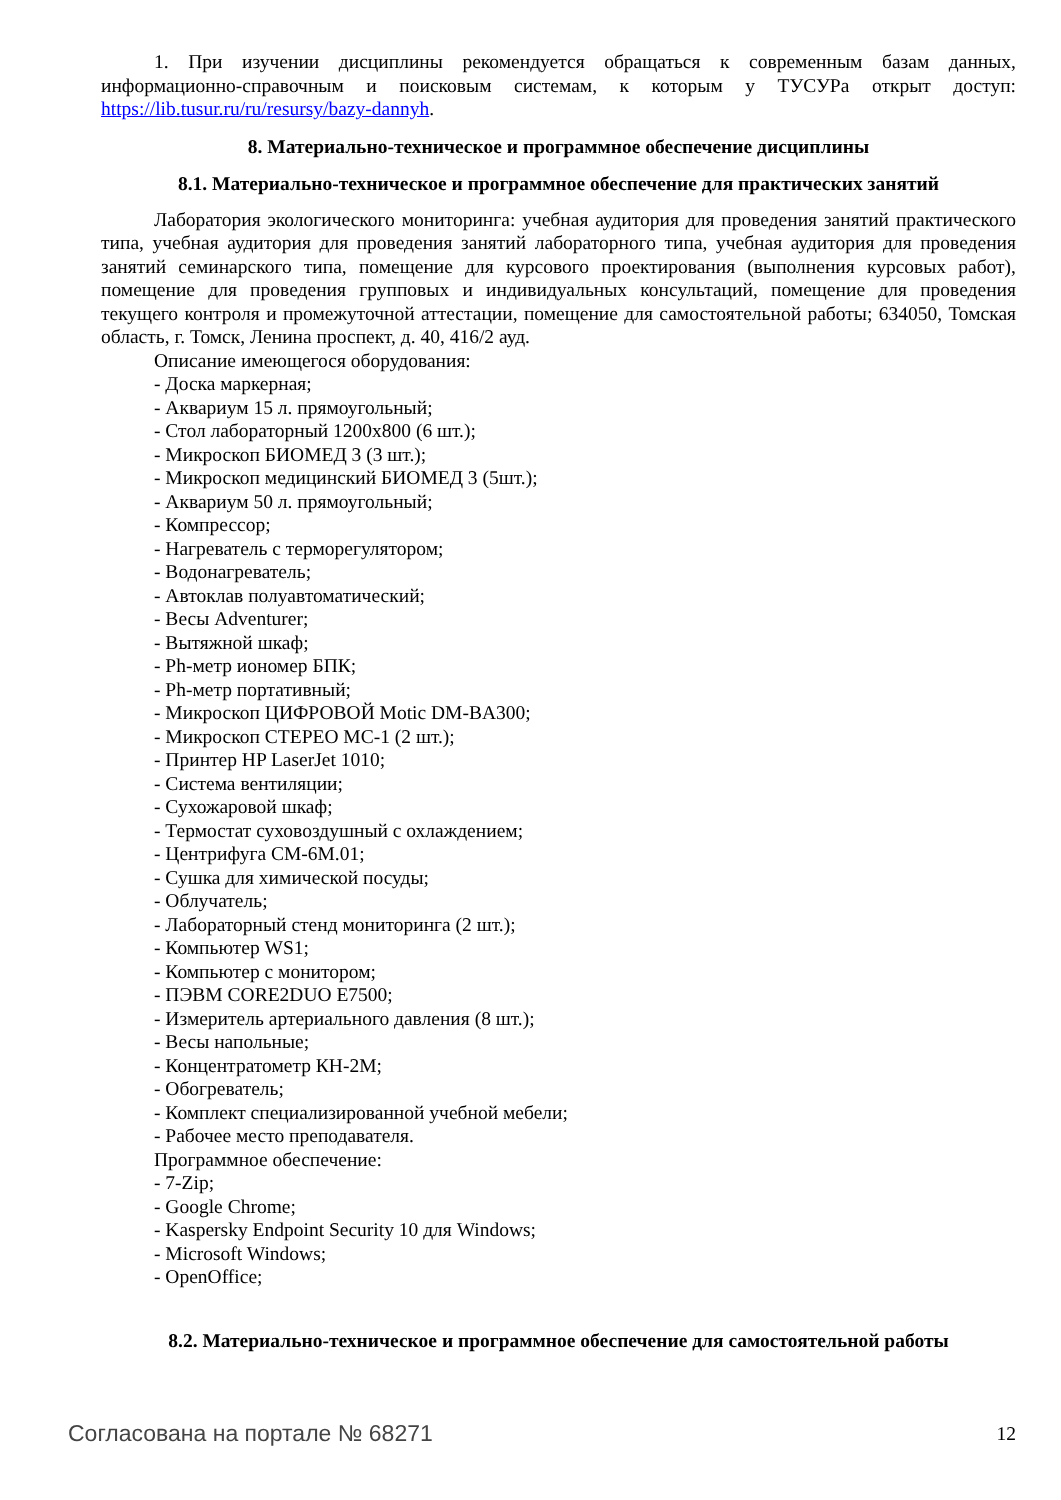1. При изучении дисциплины рекомендуется обращаться к современным базам данных, информационно-справочным и поисковым системам, к которым у ТУСУРа открыт доступ: https://lib.tusur.ru/ru/resursy/bazy-dannyh.
8. Материально-техническое и программное обеспечение дисциплины
8.1. Материально-техническое и программное обеспечение для практических занятий
Лаборатория экологического мониторинга: учебная аудитория для проведения занятий практического типа, учебная аудитория для проведения занятий лабораторного типа, учебная аудитория для проведения занятий семинарского типа, помещение для курсового проектирования (выполнения курсовых работ), помещение для проведения групповых и индивидуальных консультаций, помещение для проведения текущего контроля и промежуточной аттестации, помещение для самостоятельной работы; 634050, Томская область, г. Томск, Ленина проспект, д. 40, 416/2 ауд.
Описание имеющегося оборудования:
- Доска маркерная;
- Аквариум 15 л. прямоугольный;
- Стол лабораторный 1200х800 (6 шт.);
- Микроскоп БИОМЕД 3 (3 шт.);
- Микроскоп медицинский БИОМЕД 3 (5шт.);
- Аквариум 50 л. прямоугольный;
- Компрессор;
- Нагреватель с терморегулятором;
- Водонагреватель;
- Автоклав полуавтоматический;
- Весы Adventurer;
- Вытяжной шкаф;
- Ph-метр иономер БПК;
- Ph-метр портативный;
- Микроскоп ЦИФРОВОЙ Motic DM-BA300;
- Микроскоп СТЕРЕО МС-1 (2 шт.);
- Принтер HP LaserJet 1010;
- Система вентиляции;
- Сухожаровой шкаф;
- Термостат суховоздушный с охлаждением;
- Центрифуга СМ-6М.01;
- Сушка для химической посуды;
- Облучатель;
- Лабораторный стенд мониторинга (2 шт.);
- Компьютер WS1;
- Компьютер с монитором;
- ПЭВМ CORE2DUO E7500;
- Измеритель артериального давления (8 шт.);
- Весы напольные;
- Концентратометр КН-2М;
- Обогреватель;
- Комплект специализированной учебной мебели;
- Рабочее место преподавателя.
Программное обеспечение:
- 7-Zip;
- Google Chrome;
- Kaspersky Endpoint Security 10 для Windows;
- Microsoft Windows;
- OpenOffice;
8.2. Материально-техническое и программное обеспечение для самостоятельной работы
Согласована на портале № 68271 12